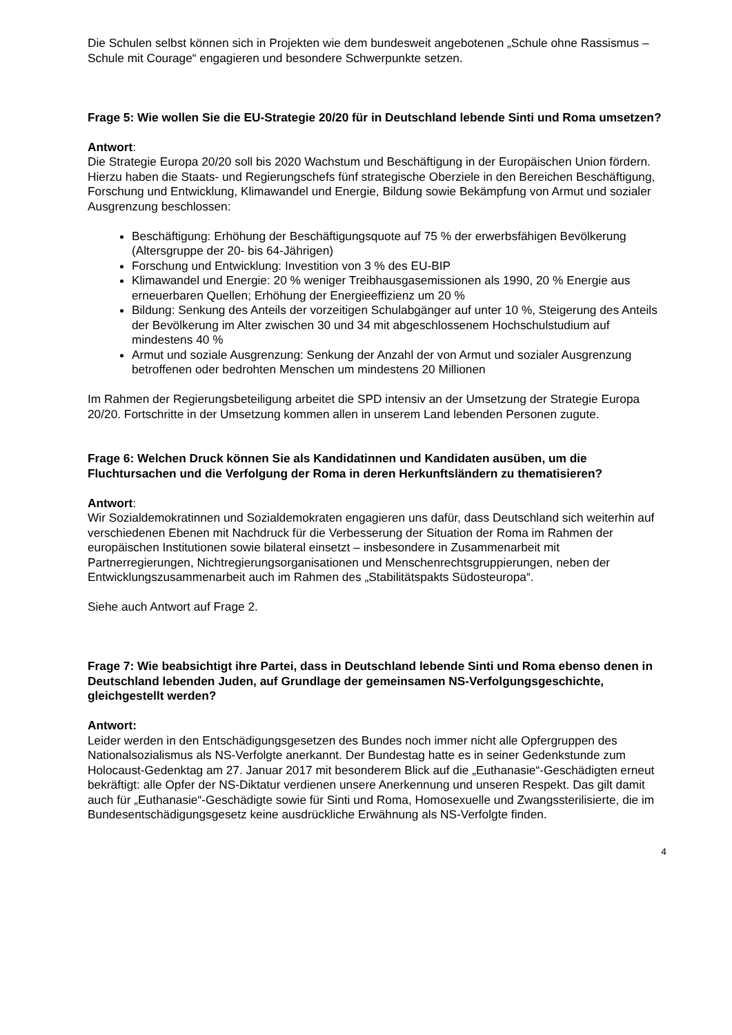Die Schulen selbst können sich in Projekten wie dem bundesweit angebotenen „Schule ohne Rassismus – Schule mit Courage“ engagieren und besondere Schwerpunkte setzen.
Frage 5: Wie wollen Sie die EU-Strategie 20/20 für in Deutschland lebende Sinti und Roma umsetzen?
Antwort:
Die Strategie Europa 20/20 soll bis 2020 Wachstum und Beschäftigung in der Europäischen Union fördern. Hierzu haben die Staats- und Regierungschefs fünf strategische Oberziele in den Bereichen Beschäftigung, Forschung und Entwicklung, Klimawandel und Energie, Bildung sowie Bekämpfung von Armut und sozialer Ausgrenzung beschlossen:
Beschäftigung: Erhöhung der Beschäftigungsquote auf 75 % der erwerbsfähigen Bevölkerung (Altersgruppe der 20- bis 64-Jährigen)
Forschung und Entwicklung: Investition von 3 % des EU-BIP
Klimawandel und Energie: 20 % weniger Treibhausgasemissionen als 1990, 20 % Energie aus erneuerbaren Quellen; Erhöhung der Energieeffizienz um 20 %
Bildung: Senkung des Anteils der vorzeitigen Schulabgänger auf unter 10 %, Steigerung des Anteils der Bevölkerung im Alter zwischen 30 und 34 mit abgeschlossenem Hochschulstudium auf mindestens 40 %
Armut und soziale Ausgrenzung: Senkung der Anzahl der von Armut und sozialer Ausgrenzung betroffenen oder bedrohten Menschen um mindestens 20 Millionen
Im Rahmen der Regierungsbeteiligung arbeitet die SPD intensiv an der Umsetzung der Strategie Europa 20/20. Fortschritte in der Umsetzung kommen allen in unserem Land lebenden Personen zugute.
Frage 6: Welchen Druck können Sie als Kandidatinnen und Kandidaten ausüben, um die Fluchtursachen und die Verfolgung der Roma in deren Herkunftsländern zu thematisieren?
Antwort:
Wir Sozialdemokratinnen und Sozialdemokraten engagieren uns dafür, dass Deutschland sich weiterhin auf verschiedenen Ebenen mit Nachdruck für die Verbesserung der Situation der Roma im Rahmen der europäischen Institutionen sowie bilateral einsetzt – insbesondere in Zusammenarbeit mit Partnerregierungen, Nichtregierungsorganisationen und Menschenrechtsgruppierungen, neben der Entwicklungszusammenarbeit auch im Rahmen des „Stabilitätspakts Südosteuropa“.
Siehe auch Antwort auf Frage 2.
Frage 7: Wie beabsichtigt ihre Partei, dass in Deutschland lebende Sinti und Roma ebenso denen in Deutschland lebenden Juden, auf Grundlage der gemeinsamen NS-Verfolgungsgeschichte, gleichgestellt werden?
Antwort:
Leider werden in den Entschädigungsgesetzen des Bundes noch immer nicht alle Opfergruppen des Nationalsozialismus als NS-Verfolgte anerkannt. Der Bundestag hatte es in seiner Gedenkstunde zum Holocaust-Gedenktag am 27. Januar 2017 mit besonderem Blick auf die „Euthanasie“-Geschädigten erneut bekräftigt: alle Opfer der NS-Diktatur verdienen unsere Anerkennung und unseren Respekt. Das gilt damit auch für „Euthanasie“-Geschädigte sowie für Sinti und Roma, Homosexuelle und Zwangssterilisierte, die im Bundesentschädigungsgesetz keine ausdrückliche Erwähnung als NS-Verfolgte finden.
4